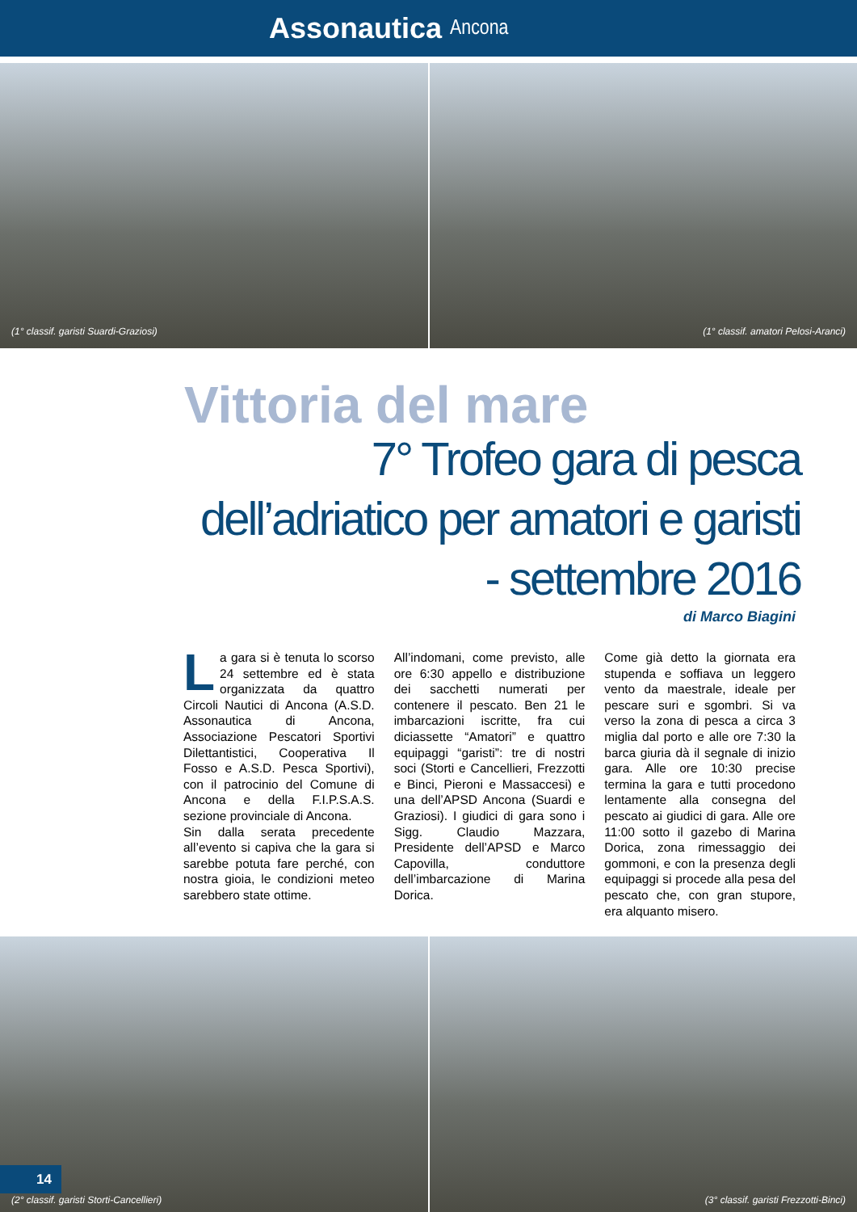Assonautica Ancona
(1° classif. garisti Suardi-Graziosi)
(1° classif. amatori Pelosi-Aranci)
Vittoria del mare
7° Trofeo gara di pesca dell’adriatico per amatori e garisti - settembre 2016
di Marco Biagini
La gara si è tenuta lo scorso 24 settembre ed è stata organizzata da quattro Circoli Nautici di Ancona (A.S.D. Assonautica di Ancona, Associazione Pescatori Sportivi Dilettantistici, Cooperativa Il Fosso e A.S.D. Pesca Sportivi), con il patrocinio del Comune di Ancona e della F.I.P.S.A.S. sezione provinciale di Ancona.
Sin dalla serata precedente all’evento si capiva che la gara si sarebbe potuta fare perché, con nostra gioia, le condizioni meteo sarebbero state ottime.
All’indomani, come previsto, alle ore 6:30 appello e distribuzione dei sacchetti numerati per contenere il pescato. Ben 21 le imbarcazioni iscritte, fra cui diciassette “Amatori” e quattro equipaggi “garisti”: tre di nostri soci (Storti e Cancellieri, Frezzotti e Binci, Pieroni e Massaccesi) e una dell’APSD Ancona (Suardi e Graziosi). I giudici di gara sono i Sigg. Claudio Mazzara, Presidente dell’APSD e Marco Capovilla, conduttore dell’imbarcazione di Marina Dorica.
Come già detto la giornata era stupenda e soffiava un leggero vento da maestrale, ideale per pescare suri e sgombri. Si va verso la zona di pesca a circa 3 miglia dal porto e alle ore 7:30 la barca giuria dà il segnale di inizio gara. Alle ore 10:30 precise termina la gara e tutti procedono lentamente alla consegna del pescato ai giudici di gara. Alle ore 11:00 sotto il gazebo di Marina Dorica, zona rimessaggio dei gommoni, e con la presenza degli equipaggi si procede alla pesa del pescato che, con gran stupore, era alquanto misero.
(2° classif. garisti Storti-Cancellieri)
(3° classif. garisti Frezzotti-Binci)
14